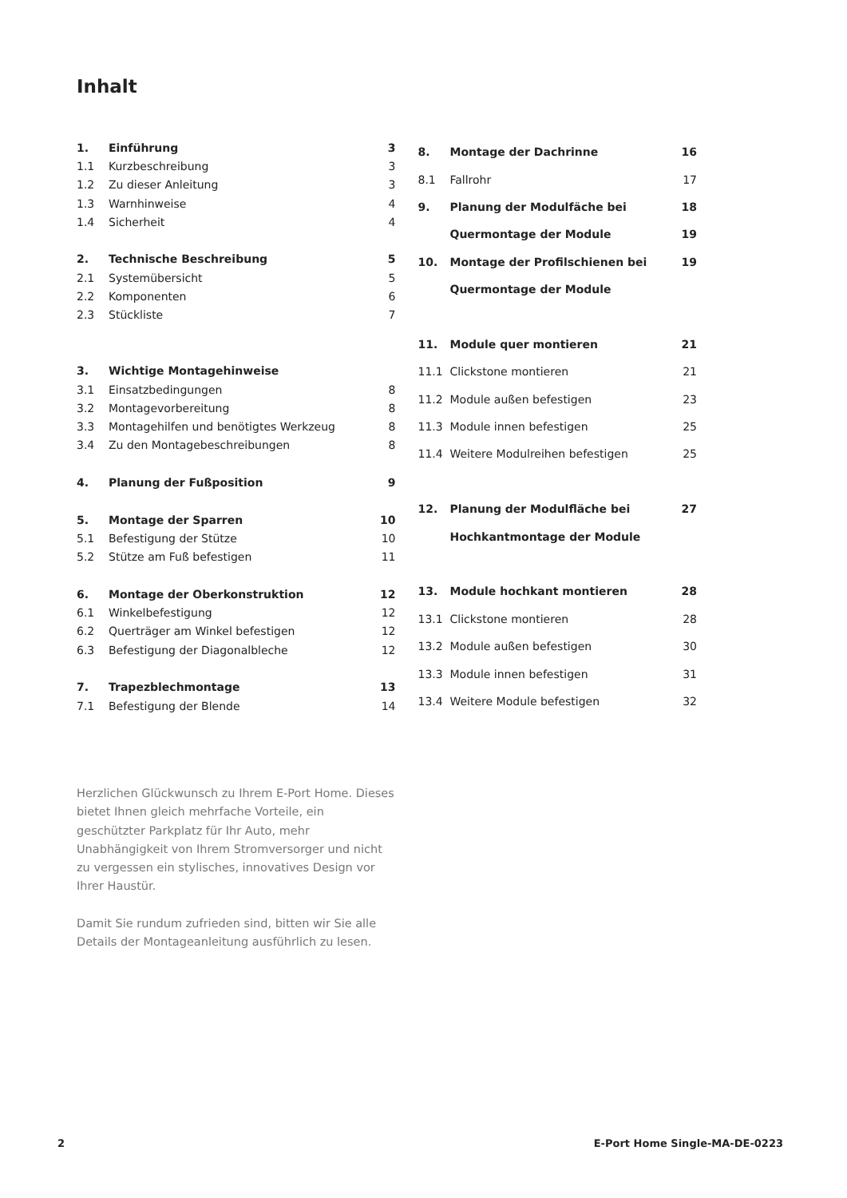Inhalt
| 1. | Einführung | 3 |
| 1.1 | Kurzbeschreibung | 3 |
| 1.2 | Zu dieser Anleitung | 3 |
| 1.3 | Warnhinweise | 4 |
| 1.4 | Sicherheit | 4 |
| 2. | Technische Beschreibung | 5 |
| 2.1 | Systemübersicht | 5 |
| 2.2 | Komponenten | 6 |
| 2.3 | Stückliste | 7 |
| 3. | Wichtige Montagehinweise | |
| 3.1 | Einsatzbedingungen | 8 |
| 3.2 | Montagevorbereitung | 8 |
| 3.3 | Montagehilfen und benötigtes Werkzeug | 8 |
| 3.4 | Zu den Montagebeschreibungen | 8 |
| 4. | Planung der Fußposition | 9 |
| 5. | Montage der Sparren | 10 |
| 5.1 | Befestigung der Stütze | 10 |
| 5.2 | Stütze am Fuß befestigen | 11 |
| 6. | Montage der Oberkonstruktion | 12 |
| 6.1 | Winkelbefestigung | 12 |
| 6.2 | Querträger am Winkel befestigen | 12 |
| 6.3 | Befestigung der Diagonalbleche | 12 |
| 7. | Trapezblechmontage | 13 |
| 7.1 | Befestigung der Blende | 14 |
| 8. | Montage der Dachrinne | 16 |
| 8.1 | Fallrohr | 17 |
| 9. | Planung der Modulfäche bei | 18 |
| | Quermontage der Module | 19 |
| 10. | Montage der Profilschienen bei | 19 |
| | Quermontage der Module | |
| 11. | Module quer montieren | 21 |
| 11.1 | Clickstone montieren | 21 |
| 11.2 | Module außen befestigen | 23 |
| 11.3 | Module innen befestigen | 25 |
| 11.4 | Weitere Modulreihen befestigen | 25 |
| 12. | Planung der Modulfläche bei | 27 |
| | Hochkantmontage der Module | |
| 13. | Module hochkant montieren | 28 |
| 13.1 | Clickstone montieren | 28 |
| 13.2 | Module außen befestigen | 30 |
| 13.3 | Module innen befestigen | 31 |
| 13.4 | Weitere Module befestigen | 32 |
Herzlichen Glückwunsch zu Ihrem E-Port Home. Dieses bietet Ihnen gleich mehrfache Vorteile, ein geschützter Parkplatz für Ihr Auto, mehr Unabhängigkeit von Ihrem Stromversorger und nicht zu vergessen ein stylisches, innovatives Design vor Ihrer Haustür.
Damit Sie rundum zufrieden sind, bitten wir Sie alle Details der Montageanleitung ausführlich zu lesen.
2 E-Port Home Single-MA-DE-0223